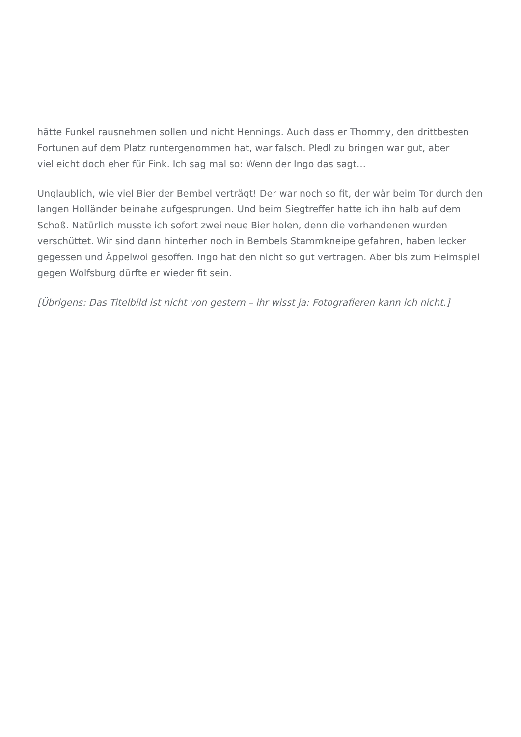hätte Funkel rausnehmen sollen und nicht Hennings. Auch dass er Thommy, den drittbesten Fortunen auf dem Platz runtergenommen hat, war falsch. Pledl zu bringen war gut, aber vielleicht doch eher für Fink. Ich sag mal so: Wenn der Ingo das sagt…
Unglaublich, wie viel Bier der Bembel verträgt! Der war noch so fit, der wär beim Tor durch den langen Holländer beinahe aufgesprungen. Und beim Siegtreffer hatte ich ihn halb auf dem Schoß. Natürlich musste ich sofort zwei neue Bier holen, denn die vorhandenen wurden verschüttet. Wir sind dann hinterher noch in Bembels Stammkneipe gefahren, haben lecker gegessen und Äppelwoi gesoffen. Ingo hat den nicht so gut vertragen. Aber bis zum Heimspiel gegen Wolfsburg dürfte er wieder fit sein.
[Übrigens: Das Titelbild ist nicht von gestern – ihr wisst ja: Fotografieren kann ich nicht.]